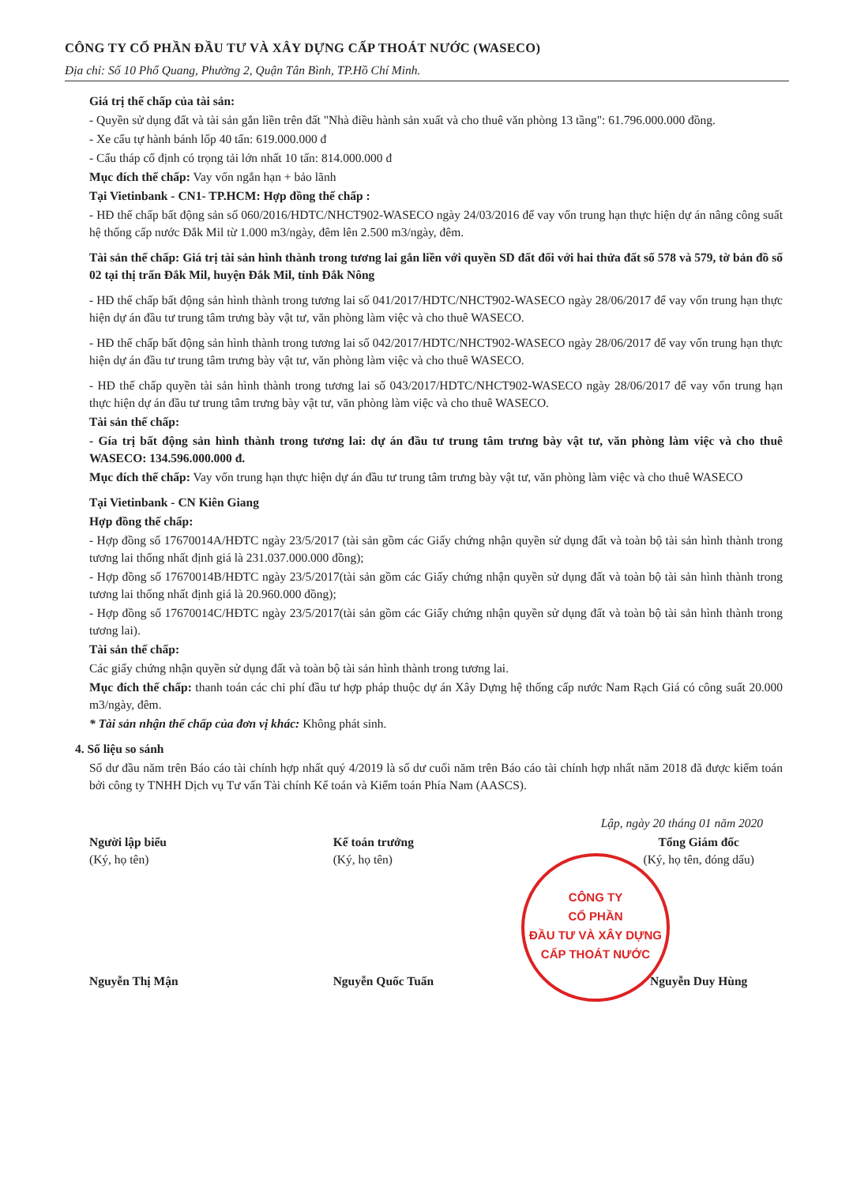CÔNG TY CỔ PHẦN ĐẦU TƯ VÀ XÂY DỰNG CẤP THOÁT NƯỚC (WASECO)
Địa chỉ: Số 10 Phổ Quang, Phường 2, Quận Tân Bình, TP.Hồ Chí Minh.
Giá trị thế chấp của tài sản:
- Quyền sử dụng đất và tài sản gắn liền trên đất "Nhà điều hành sản xuất và cho thuê văn phòng 13 tầng": 61.796.000.000 đồng.
- Xe cẩu tự hành bánh lốp 40 tấn: 619.000.000 đ
- Cẩu tháp cố định có trọng tải lớn nhất 10 tấn: 814.000.000 đ
Mục đích thế chấp: Vay vốn ngắn hạn + bảo lãnh
Tại Vietinbank - CN1- TP.HCM: Hợp đồng thế chấp :
- HĐ thế chấp bất động sản số 060/2016/HDTC/NHCT902-WASECO ngày 24/03/2016 để vay vốn trung hạn thực hiện dự án nâng công suất hệ thống cấp nước Đắk Mil từ 1.000 m3/ngày, đêm lên 2.500 m3/ngày, đêm.
Tài sản thế chấp: Giá trị tài sản hình thành trong tương lai gắn liền với quyền SD đất đối với hai thửa đất số 578 và 579, tờ bản đồ số 02 tại thị trấn Đắk Mil, huyện Đắk Mil, tỉnh Đắk Nông
- HĐ thế chấp bất động sản hình thành trong tương lai số 041/2017/HDTC/NHCT902-WASECO ngày 28/06/2017 để vay vốn trung hạn thực hiện dự án đầu tư trung tâm trưng bày vật tư, văn phòng làm việc và cho thuê WASECO.
- HĐ thế chấp bất động sản hình thành trong tương lai số 042/2017/HDTC/NHCT902-WASECO ngày 28/06/2017 để vay vốn trung hạn thực hiện dự án đầu tư trung tâm trưng bày vật tư, văn phòng làm việc và cho thuê WASECO.
- HĐ thế chấp quyền tài sản hình thành trong tương lai số 043/2017/HDTC/NHCT902-WASECO ngày 28/06/2017 để vay vốn trung hạn thực hiện dự án đầu tư trung tâm trưng bày vật tư, văn phòng làm việc và cho thuê WASECO.
Tài sản thế chấp:
- Gía trị bất động sản hình thành trong tương lai: dự án đầu tư trung tâm trưng bày vật tư, văn phòng làm việc và cho thuê WASECO: 134.596.000.000 đ.
Mục đích thế chấp: Vay vốn trung hạn thực hiện dự án đầu tư trung tâm trưng bày vật tư, văn phòng làm việc và cho thuê WASECO
Tại Vietinbank - CN Kiên Giang
Hợp đồng thế chấp:
- Hợp đồng số 17670014A/HĐTC ngày 23/5/2017 (tài sản gồm các Giấy chứng nhận quyền sử dụng đất và toàn bộ tài sản hình thành trong tương lai thống nhất định giá là 231.037.000.000 đồng);
- Hợp đồng số 17670014B/HĐTC ngày 23/5/2017(tài sản gồm các Giấy chứng nhận quyền sử dụng đất và toàn bộ tài sản hình thành trong tương lai thống nhất định giá là 20.960.000 đồng);
- Hợp đồng số 17670014C/HĐTC ngày 23/5/2017(tài sản gồm các Giấy chứng nhận quyền sử dụng đất và toàn bộ tài sản hình thành trong tương lai).
Tài sản thế chấp:
Các giấy chứng nhận quyền sử dụng đất và toàn bộ tài sản hình thành trong tương lai.
Mục đích thế chấp: thanh toán các chi phí đầu tư hợp pháp thuộc dự án Xây Dựng hệ thống cấp nước Nam Rạch Giá có công suất 20.000 m3/ngày, đêm.
* Tài sản nhận thế chấp của đơn vị khác: Không phát sinh.
4. Số liệu so sánh
Số dư đầu năm trên Báo cáo tài chính hợp nhất quý 4/2019 là số dư cuối năm trên Báo cáo tài chính hợp nhất năm 2018 đã được kiểm toán bởi công ty TNHH Dịch vụ Tư vấn Tài chính Kế toán và Kiểm toán Phía Nam (AASCS).
Lập, ngày 20 tháng 01 năm 2020
Người lập biểu
(Ký, họ tên)
Nguyễn Thị Mận
Kế toán trưởng
(Ký, họ tên)
Nguyễn Quốc Tuấn
Tổng Giám đốc
(Ký, họ tên, đóng dấu)
Nguyễn Duy Hùng
CÔNG TY
CỔ PHẦN
ĐẦU TƯ VÀ XÂY DỰNG
CẤP THOÁT NƯỚC